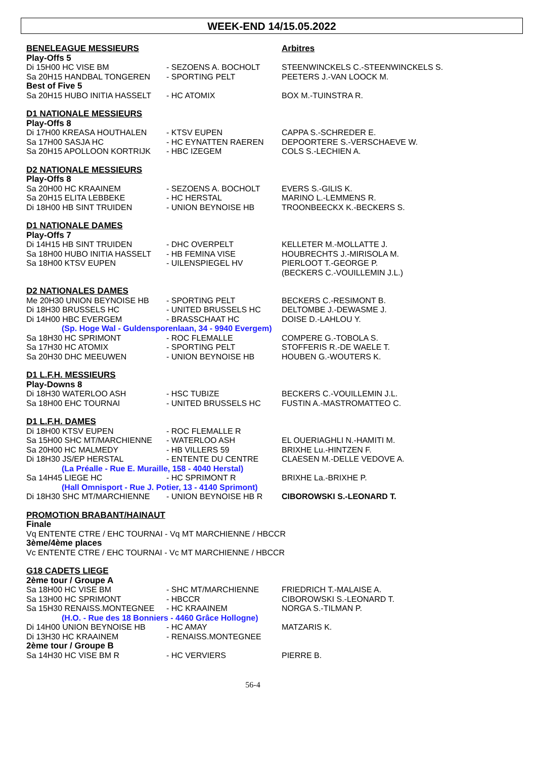WEEK-END 14/15.05.2022
| BENELEAGUE MESSIEURS | | Arbitres |
| Play-Offs 5 | | |
| Di 15H00 HC VISE BM | - SEZOENS A. BOCHOLT | STEENWINCKELS C.-STEENWINCKELS S. |
| Sa 20H15 HANDBAL TONGEREN | - SPORTING PELT | PEETERS J.-VAN LOOCK M. |
| Best of Five 5 | | |
| Sa 20H15 HUBO INITIA HASSELT | - HC ATOMIX | BOX M.-TUINSTRA R. |
| D1 NATIONALE MESSIEURS | | |
| Play-Offs 8 | | |
| Di 17H00 KREASA HOUTHALEN | - KTSV EUPEN | CAPPA S.-SCHREDER E. |
| Sa 17H00 SASJA HC | - HC EYNATTEN RAEREN | DEPOORTERE S.-VERSCHAEVE W. |
| Sa 20H15 APOLLOON KORTRIJK | - HBC IZEGEM | COLS S.-LECHIEN A. |
| D2 NATIONALE MESSIEURS | | |
| Play-Offs 8 | | |
| Sa 20H00 HC KRAAINEM | - SEZOENS A. BOCHOLT | EVERS S.-GILIS K. |
| Sa 20H15 ELITA LEBBEKE | - HC HERSTAL | MARINO L.-LEMMENS R. |
| Di 18H00 HB SINT TRUIDEN | - UNION BEYNOISE HB | TROONBEECKX K.-BECKERS S. |
| D1 NATIONALE DAMES | | |
| Play-Offs 7 | | |
| Di 14H15 HB SINT TRUIDEN | - DHC OVERPELT | KELLETER M.-MOLLATTE J. |
| Sa 18H00 HUBO INITIA HASSELT | - HB FEMINA VISE | HOUBRECHTS J.-MIRISOLA M. |
| Sa 18H00 KTSV EUPEN | - UILENSPIEGEL HV | PIERLOOT T.-GEORGE P. (BECKERS C.-VOUILLEMIN J.L.) |
| D2 NATIONALES DAMES | | |
| Me 20H30 UNION BEYNOISE HB | - SPORTING PELT | BECKERS C.-RESIMONT B. |
| Di 18H30 BRUSSELS HC | - UNITED BRUSSELS HC | DELTOMBE J.-DEWASME J. |
| Di 14H00 HBC EVERGEM | - BRASSCHAAT HC | DOISE D.-LAHLOU Y. |
| (Sp. Hoge Wal - Guldensporenlaan, 34 - 9940 Evergem) | | |
| Sa 18H30 HC SPRIMONT | - ROC FLEMALLE | COMPERE G.-TOBOLA S. |
| Sa 17H30 HC ATOMIX | - SPORTING PELT | STOFFERIS R.-DE WAELE T. |
| Sa 20H30 DHC MEEUWEN | - UNION BEYNOISE HB | HOUBEN G.-WOUTERS K. |
| D1 L.F.H. MESSIEURS | | |
| Play-Downs 8 | | |
| Di 18H30 WATERLOO ASH | - HSC TUBIZE | BECKERS C.-VOUILLEMIN J.L. |
| Sa 18H00 EHC TOURNAI | - UNITED BRUSSELS HC | FUSTIN A.-MASTROMATTEO C. |
| D1 L.F.H. DAMES | | |
| Di 18H00 KTSV EUPEN | - ROC FLEMALLE R | |
| Sa 15H00 SHC MT/MARCHIENNE | - WATERLOO ASH | EL OUERIAGHLI N.-HAMITI M. |
| Sa 20H00 HC MALMEDY | - HB VILLERS 59 | BRIXHE Lu.-HINTZEN F. |
| Di 18H30 JS/EP HERSTAL | - ENTENTE DU CENTRE | CLAESEN M.-DELLE VEDOVE A. |
| (La Préalle - Rue E. Muraille, 158 - 4040 Herstal) | | |
| Sa 14H45 LIEGE HC | - HC SPRIMONT R | BRIXHE La.-BRIXHE P. |
| (Hall Omnisport - Rue J. Potier, 13 - 4140 Sprimont) | | |
| Di 18H30 SHC MT/MARCHIENNE | - UNION BEYNOISE HB R | CIBOROWSKI S.-LEONARD T. |
| PROMOTION BRABANT/HAINAUT | | |
| Finale | | |
| Vq ENTENTE CTRE / EHC TOURNAI - Vq MT MARCHIENNE / HBCCR | | |
| 3ème/4ème places | | |
| Vc ENTENTE CTRE / EHC TOURNAI - Vc MT MARCHIENNE / HBCCR | | |
| G18 CADETS LIEGE | | |
| 2ème tour / Groupe A | | |
| Sa 18H00 HC VISE BM | - SHC MT/MARCHIENNE | FRIEDRICH T.-MALAISE A. |
| Sa 13H00 HC SPRIMONT | - HBCCR | CIBOROWSKI S.-LEONARD T. |
| Sa 15H30 RENAISS.MONTEGNEE | - HC KRAAINEM | NORGA S.-TILMAN P. |
| (H.O. - Rue des 18 Bonniers - 4460 Grâce Hollogne) | | |
| Di 14H00 UNION BEYNOISE HB | - HC AMAY | MATZARIS K. |
| Di 13H30 HC KRAAINEM | - RENAISS.MONTEGNEE | |
| 2ème tour / Groupe B | | |
| Sa 14H30 HC VISE BM R | - HC VERVIERS | PIERRE B. |
56-4